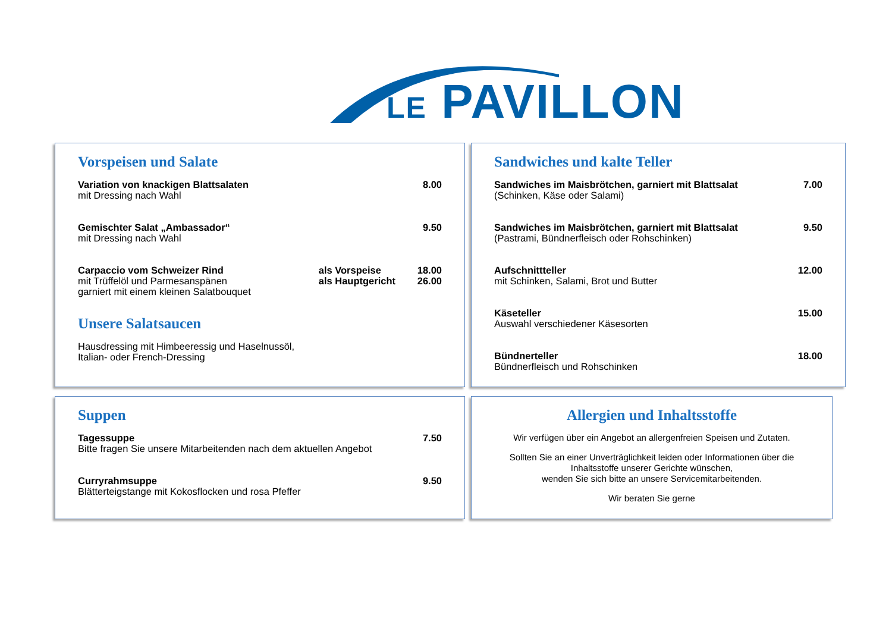LE PAVILLON
Vorspeisen und Salate
Variation von knackigen Blattsalaten
mit Dressing nach Wahl
8.00
Gemischter Salat „Ambassador“
mit Dressing nach Wahl
9.50
Carpaccio vom Schweizer Rind
mit Trüffelöl und Parmesanspänen
garniert mit einem kleinen Salatbouquet
als Vorspeise
als Hauptgericht
18.00
26.00
Unsere Salatsaucen
Hausdressing mit Himbeeressig und Haselnussöl,
Italian- oder French-Dressing
Sandwiches und kalte Teller
Sandwiches im Maisbrötchen, garniert mit Blattsalat
(Schinken, Käse oder Salami)
7.00
Sandwiches im Maisbrötchen, garniert mit Blattsalat
(Pastrami, Bündnerfleisch oder Rohschinken)
9.50
Aufschnittteller
mit Schinken, Salami, Brot und Butter
12.00
Käseteller
Auswahl verschiedener Käsesorten
15.00
Bündnerteller
Bündnerfleisch und Rohschinken
18.00
Suppen
Tagessuppe
Bitte fragen Sie unsere Mitarbeitenden nach dem aktuellen Angebot
7.50
Curryrahmsuppe
Blätterteigstange mit Kokosflocken und rosa Pfeffer
9.50
Allergien und Inhaltsstoffe
Wir verfügen über ein Angebot an allergenfreien Speisen und Zutaten.
Sollten Sie an einer Unverträglichkeit leiden oder Informationen über die Inhaltsstoffe unserer Gerichte wünschen,
wenden Sie sich bitte an unsere Servicemitarbeitenden.
Wir beraten Sie gerne